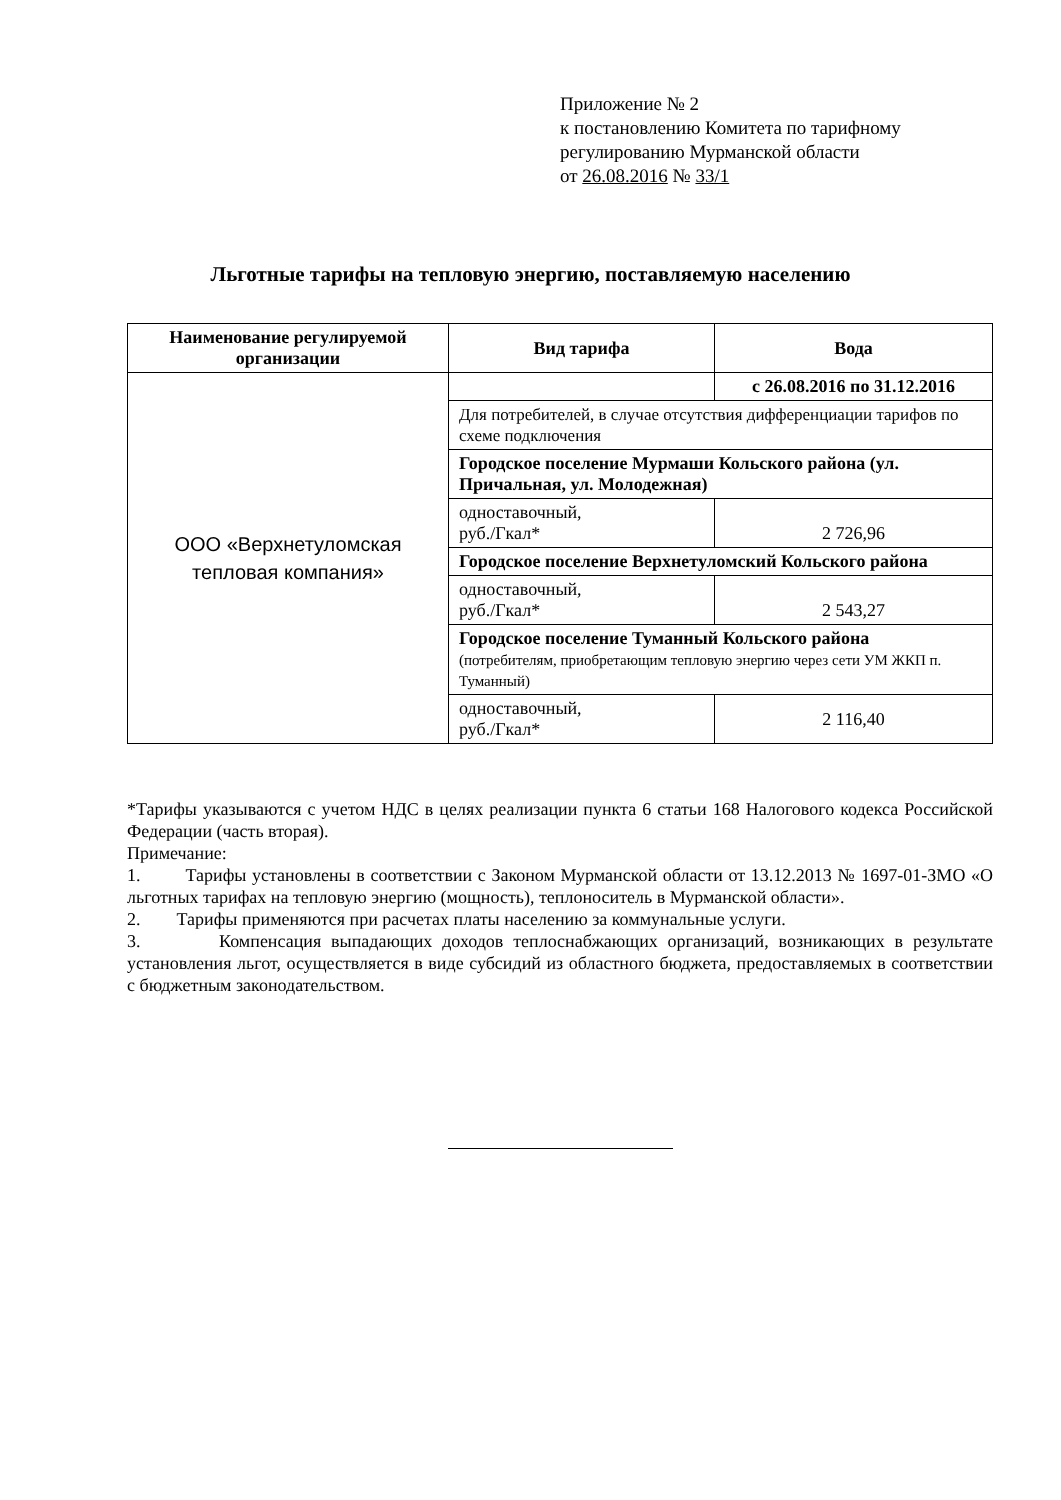Приложение № 2
к постановлению Комитета по тарифному
регулированию Мурманской области
от 26.08.2016 № 33/1
Льготные тарифы на тепловую энергию, поставляемую населению
| Наименование регулируемой организации | Вид тарифа | Вода |
| --- | --- | --- |
| ООО «Верхнетуломская тепловая компания» | | с 26.08.2016 по 31.12.2016 |
| | Для потребителей, в случае отсутствия дифференциации тарифов по схеме подключения | |
| | Городское поселение Мурмаши Кольского района (ул. Причальная, ул. Молодежная) | |
| | одноставочный, руб./Гкал* | 2 726,96 |
| | Городское поселение Верхнетуломский Кольского района | |
| | одноставочный, руб./Гкал* | 2 543,27 |
| | Городское поселение Туманный Кольского района (потребителям, приобретающим тепловую энергию через сети УМ ЖКП п. Туманный) | |
| | одноставочный, руб./Гкал* | 2 116,40 |
*Тарифы указываются с учетом НДС в целях реализации пункта 6 статьи 168 Налогового кодекса Российской Федерации (часть вторая).
Примечание:
1. Тарифы установлены в соответствии с Законом Мурманской области от 13.12.2013 № 1697-01-ЗМО «О льготных тарифах на тепловую энергию (мощность), теплоноситель в Мурманской области».
2. Тарифы применяются при расчетах платы населению за коммунальные услуги.
3. Компенсация выпадающих доходов теплоснабжающих организаций, возникающих в результате установления льгот, осуществляется в виде субсидий из областного бюджета, предоставляемых в соответствии с бюджетным законодательством.